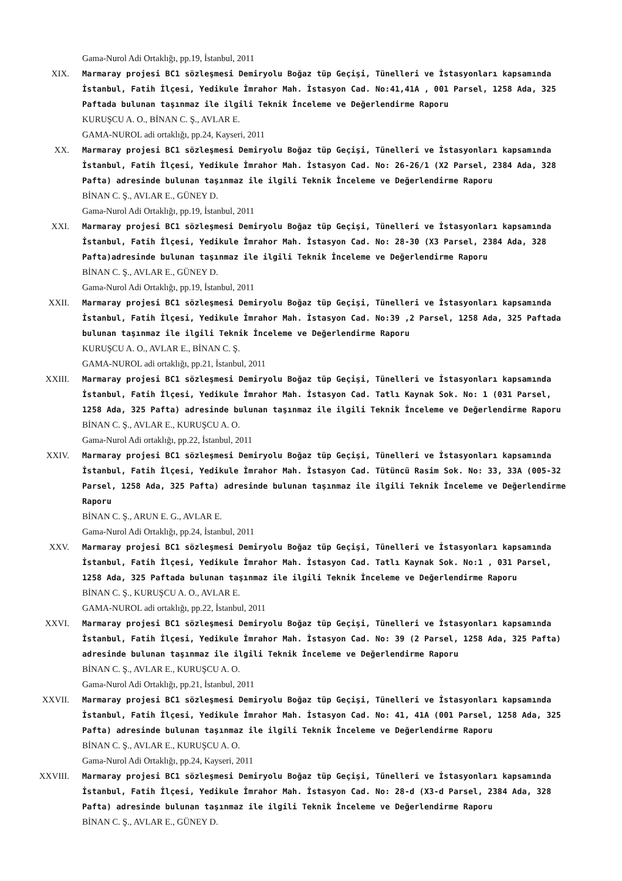Gama-Nurol Adi Ortaklığı, pp.19, İstanbul, 2011
XIX. Marmaray projesi BC1 sözleşmesi Demiryolu Boğaz tüp Geçişi, Tünelleri ve İstasyonları kapsamında İstanbul, Fatih İlçesi, Yedikule İmrahor Mah. İstasyon Cad. No:41,41A , 001 Parsel, 1258 Ada, 325 Paftada bulunan taşınmaz ile ilgili Teknik İnceleme ve Değerlendirme Raporu
KURUŞCU A. O., BİNAN C. Ş., AVLAR E.
GAMA-NUROL adi ortaklığı, pp.24, Kayseri, 2011
XX. Marmaray projesi BC1 sözleşmesi Demiryolu Boğaz tüp Geçişi, Tünelleri ve İstasyonları kapsamında İstanbul, Fatih İlçesi, Yedikule İmrahor Mah. İstasyon Cad. No: 26-26/1 (X2 Parsel, 2384 Ada, 328 Pafta) adresinde bulunan taşınmaz ile ilgili Teknik İnceleme ve Değerlendirme Raporu
BİNAN C. Ş., AVLAR E., GÜNEY D.
Gama-Nurol Adi Ortaklığı, pp.19, İstanbul, 2011
XXI. Marmaray projesi BC1 sözleşmesi Demiryolu Boğaz tüp Geçişi, Tünelleri ve İstasyonları kapsamında İstanbul, Fatih İlçesi, Yedikule İmrahor Mah. İstasyon Cad. No: 28-30 (X3 Parsel, 2384 Ada, 328 Pafta)adresinde bulunan taşınmaz ile ilgili Teknik İnceleme ve Değerlendirme Raporu
BİNAN C. Ş., AVLAR E., GÜNEY D.
Gama-Nurol Adi Ortaklığı, pp.19, İstanbul, 2011
XXII. Marmaray projesi BC1 sözleşmesi Demiryolu Boğaz tüp Geçişi, Tünelleri ve İstasyonları kapsamında İstanbul, Fatih İlçesi, Yedikule İmrahor Mah. İstasyon Cad. No:39 ,2 Parsel, 1258 Ada, 325 Paftada bulunan taşınmaz ile ilgili Teknik İnceleme ve Değerlendirme Raporu
KURUŞCU A. O., AVLAR E., BİNAN C. Ş.
GAMA-NUROL adi ortaklığı, pp.21, İstanbul, 2011
XXIII. Marmaray projesi BC1 sözleşmesi Demiryolu Boğaz tüp Geçişi, Tünelleri ve İstasyonları kapsamında İstanbul, Fatih İlçesi, Yedikule İmrahor Mah. İstasyon Cad. Tatlı Kaynak Sok. No: 1 (031 Parsel, 1258 Ada, 325 Pafta) adresinde bulunan taşınmaz ile ilgili Teknik İnceleme ve Değerlendirme Raporu
BİNAN C. Ş., AVLAR E., KURUŞCU A. O.
Gama-Nurol Adi ortaklığı, pp.22, İstanbul, 2011
XXIV. Marmaray projesi BC1 sözleşmesi Demiryolu Boğaz tüp Geçişi, Tünelleri ve İstasyonları kapsamında İstanbul, Fatih İlçesi, Yedikule İmrahor Mah. İstasyon Cad. Tütüncü Rasim Sok. No: 33, 33A (005-32 Parsel, 1258 Ada, 325 Pafta) adresinde bulunan taşınmaz ile ilgili Teknik İnceleme ve Değerlendirme Raporu
BİNAN C. Ş., ARUN E. G., AVLAR E.
Gama-Nurol Adi Ortaklığı, pp.24, İstanbul, 2011
XXV. Marmaray projesi BC1 sözleşmesi Demiryolu Boğaz tüp Geçişi, Tünelleri ve İstasyonları kapsamında İstanbul, Fatih İlçesi, Yedikule İmrahor Mah. İstasyon Cad. Tatlı Kaynak Sok. No:1 , 031 Parsel, 1258 Ada, 325 Paftada bulunan taşınmaz ile ilgili Teknik İnceleme ve Değerlendirme Raporu
BİNAN C. Ş., KURUŞCU A. O., AVLAR E.
GAMA-NUROL adi ortaklığı, pp.22, İstanbul, 2011
XXVI. Marmaray projesi BC1 sözleşmesi Demiryolu Boğaz tüp Geçişi, Tünelleri ve İstasyonları kapsamında İstanbul, Fatih İlçesi, Yedikule İmrahor Mah. İstasyon Cad. No: 39 (2 Parsel, 1258 Ada, 325 Pafta) adresinde bulunan taşınmaz ile ilgili Teknik İnceleme ve Değerlendirme Raporu
BİNAN C. Ş., AVLAR E., KURUŞCU A. O.
Gama-Nurol Adi Ortaklığı, pp.21, İstanbul, 2011
XXVII. Marmaray projesi BC1 sözleşmesi Demiryolu Boğaz tüp Geçişi, Tünelleri ve İstasyonları kapsamında İstanbul, Fatih İlçesi, Yedikule İmrahor Mah. İstasyon Cad. No: 41, 41A (001 Parsel, 1258 Ada, 325 Pafta) adresinde bulunan taşınmaz ile ilgili Teknik İnceleme ve Değerlendirme Raporu
BİNAN C. Ş., AVLAR E., KURUŞCU A. O.
Gama-Nurol Adi Ortaklığı, pp.24, Kayseri, 2011
XXVIII. Marmaray projesi BC1 sözleşmesi Demiryolu Boğaz tüp Geçişi, Tünelleri ve İstasyonları kapsamında İstanbul, Fatih İlçesi, Yedikule İmrahor Mah. İstasyon Cad. No: 28-d (X3-d Parsel, 2384 Ada, 328 Pafta) adresinde bulunan taşınmaz ile ilgili Teknik İnceleme ve Değerlendirme Raporu
BİNAN C. Ş., AVLAR E., GÜNEY D.